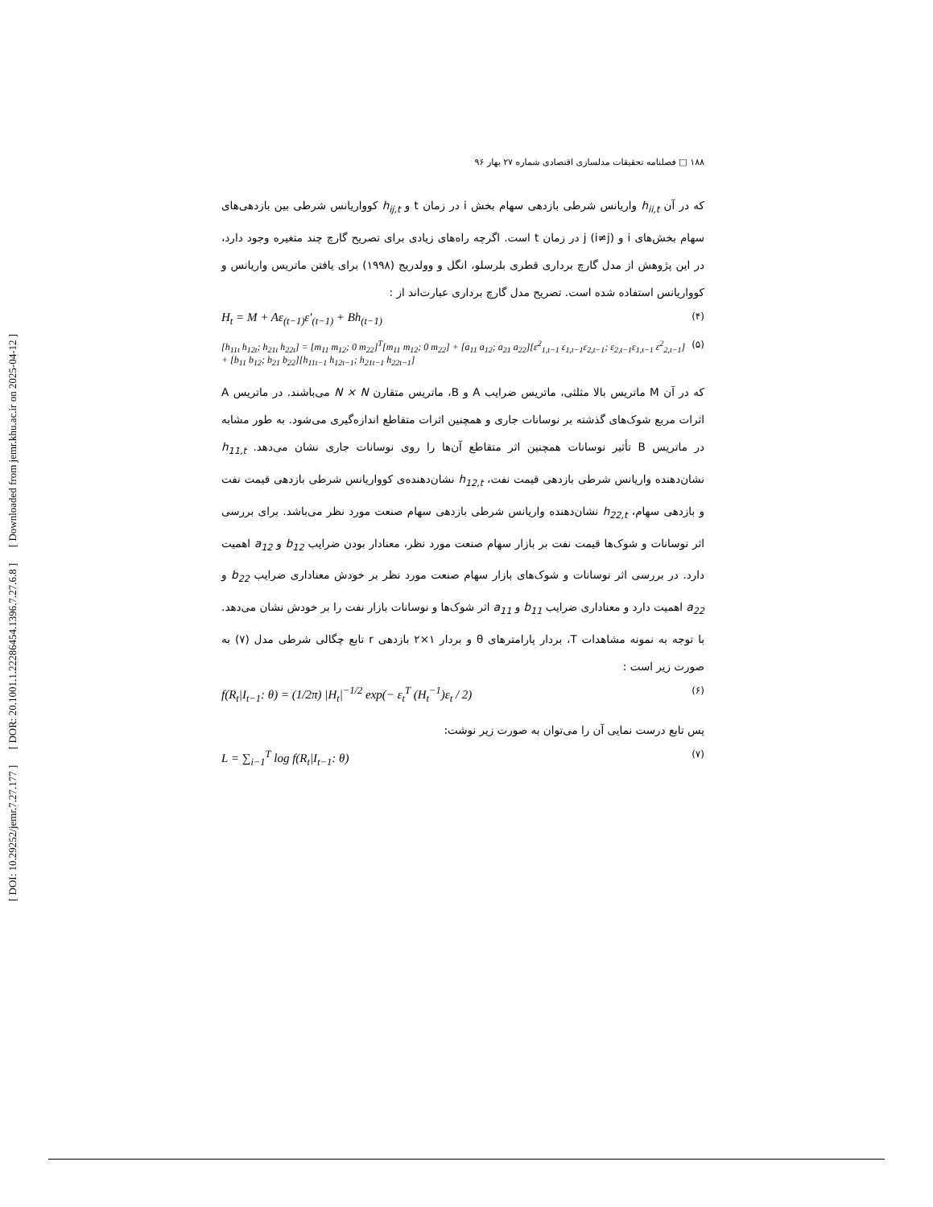[ DOI: 10.29252/jemr.7.27.177 ] [ DOR: 20.1001.1.22286454.1396.7.27.6.8 ] [ Downloaded from jemr.khu.ac.ir on 2025-04-12 ]
۱۸۸ □ فصلنامه تحقیقات مدلسازی اقتصادی شماره ۲۷ بهار ۹۶
که در آن h<sub>ii,t</sub> واریانس شرطی بازدهی سهام بخش i در زمان t و h<sub>ij,t</sub> کوواریانس شرطی بین بازدهی‌های سهام بخش‌های i و j (i≠j) در زمان t است. اگرچه راه‌های زیادی برای تصریح گارچ چند متغیره وجود دارد، در این پژوهش از مدل گارچ برداری قطری بلرسلو، انگل و وولدریج (۱۹۹۸) برای یافتن ماتریس واریانس و کوواریانس استفاده شده است. تصریح مدل گارچ برداری عبارت‌اند از :
H<sub>t</sub> = M + Aε<sub>(t−1)</sub>ε′<sub>(t−1)</sub> + Bh<sub>(t−1)</sub> (۴)
[h<sub>11t</sub> h<sub>12t</sub>; h<sub>21t</sub> h<sub>22t</sub>] = [m<sub>11</sub> m<sub>12</sub>; 0 m<sub>22</sub>]<sup>T</sup>[m<sub>11</sub> m<sub>12</sub>; 0 m<sub>22</sub>] + [a<sub>11</sub> a<sub>12</sub>; a<sub>21</sub> a<sub>22</sub>][ε<sup>2</sup><sub>1,t−1</sub> ε<sub>1,t−1</sub>ε<sub>2,t−1</sub>; ε<sub>2,t−1</sub>ε<sub>1,t−1</sub> ε<sup>2</sup><sub>2,t−1</sub>] + [b<sub>11</sub> b<sub>12</sub>; b<sub>21</sub> b<sub>22</sub>][h<sub>11t−1</sub> h<sub>12t−1</sub>; h<sub>21t−1</sub> h<sub>22t−1</sub>] (۵)
که در آن M ماتریس بالا مثلثی، ماتریس ضرایب A و B، ماتریس متقارن N × N می‌باشند. در ماتریس A اثرات مربع شوک‌های گذشته بر نوسانات جاری و همچنین اثرات متقاطع اندازه‌گیری می‌شود. به طور مشابه در ماتریس B تأثیر نوسانات همچنین اثر متقاطع آن‌ها را روی نوسانات جاری نشان می‌دهد. h<sub>11,t</sub> نشان‌دهنده واریانس شرطی بازدهی قیمت نفت، h<sub>12,t</sub> نشان‌دهنده‌ی کوواریانس شرطی بازدهی قیمت نفت و بازدهی سهام، h<sub>22,t</sub> نشان‌دهنده واریانس شرطی بازدهی سهام صنعت مورد نظر می‌باشد. برای بررسی اثر نوسانات و شوک‌ها قیمت نفت بر بازار سهام صنعت مورد نظر، معنادار بودن ضرایب b<sub>12</sub> و a<sub>12</sub> اهمیت دارد. در بررسی اثر نوسانات و شوک‌های بازار سهام صنعت مورد نظر بر خودش معناداری ضرایب b<sub>22</sub> و a<sub>22</sub> اهمیت دارد و معناداری ضرایب b<sub>11</sub> و a<sub>11</sub> اثر شوک‌ها و نوسانات بازار نفت را بر خودش نشان می‌دهد.
با توجه به نمونه مشاهدات T، بردار پارامترهای θ و بردار ۱×۲ بازدهی r تابع چگالی شرطی مدل (۷) به صورت زیر است :
f(R<sub>t</sub>|I<sub>t−1</sub>: θ) = (1/2π) |H<sub>t</sub>|<sup>−1/2</sup> exp(− ε<sub>t</sub><sup>T</sup> (H<sub>t</sub><sup>−1</sup>)ε<sub>t</sub> / 2) (۶)
پس تابع درست نمایی آن را می‌توان به صورت زیر نوشت:
L = ∑<sub>i−1</sub><sup>T</sup> log f(R<sub>t</sub>|I<sub>t−1</sub>: θ) (۷)